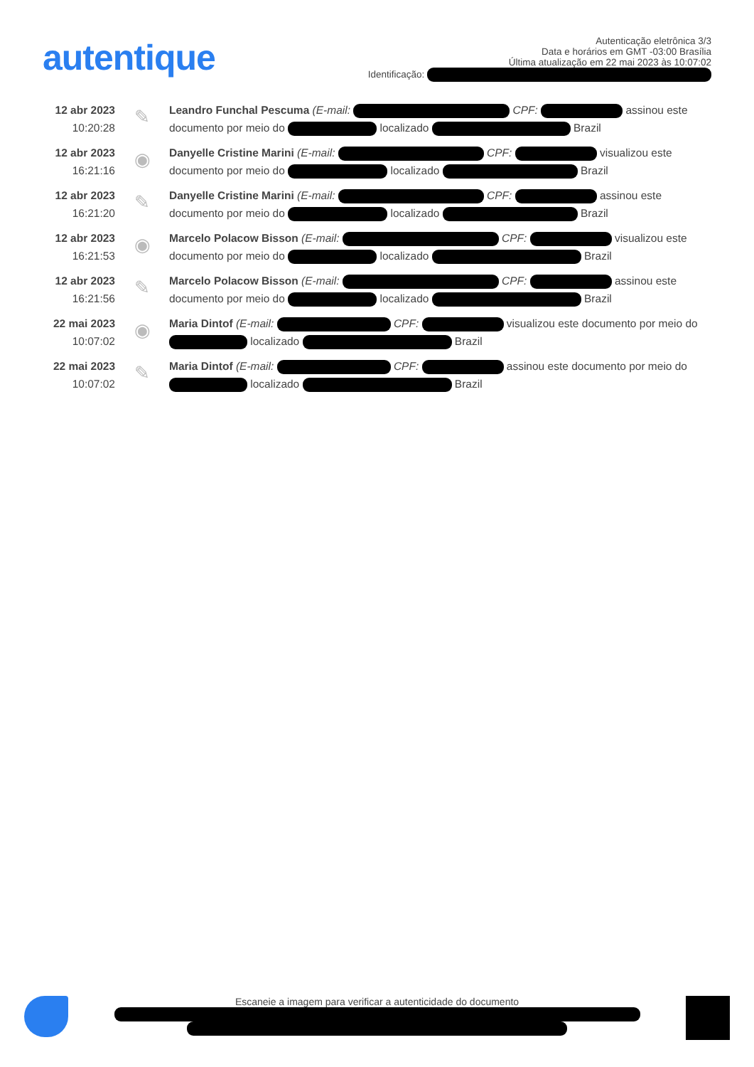autentique
Autenticação eletrônica 3/3
Data e horários em GMT -03:00 Brasília
Última atualização em 22 mai 2023 às 10:07:02
Identificação:
12 abr 2023
10:20:28
✎
Leandro Funchal Pescuma (E-mail: CPF: assinou este documento por meio do localizado Brazil
12 abr 2023
16:21:16
◉
Danyelle Cristine Marini (E-mail: CPF: visualizou este documento por meio do localizado Brazil
12 abr 2023
16:21:20
✎
Danyelle Cristine Marini (E-mail: CPF: assinou este documento por meio do localizado Brazil
12 abr 2023
16:21:53
◉
Marcelo Polacow Bisson (E-mail: CPF: visualizou este documento por meio do localizado Brazil
12 abr 2023
16:21:56
✎
Marcelo Polacow Bisson (E-mail: CPF: assinou este documento por meio do localizado Brazil
22 mai 2023
10:07:02
◉
Maria Dintof (E-mail: CPF: visualizou este documento por meio do localizado Brazil
22 mai 2023
10:07:02
✎
Maria Dintof (E-mail: CPF: assinou este documento por meio do localizado Brazil
Escaneie a imagem para verificar a autenticidade do documento